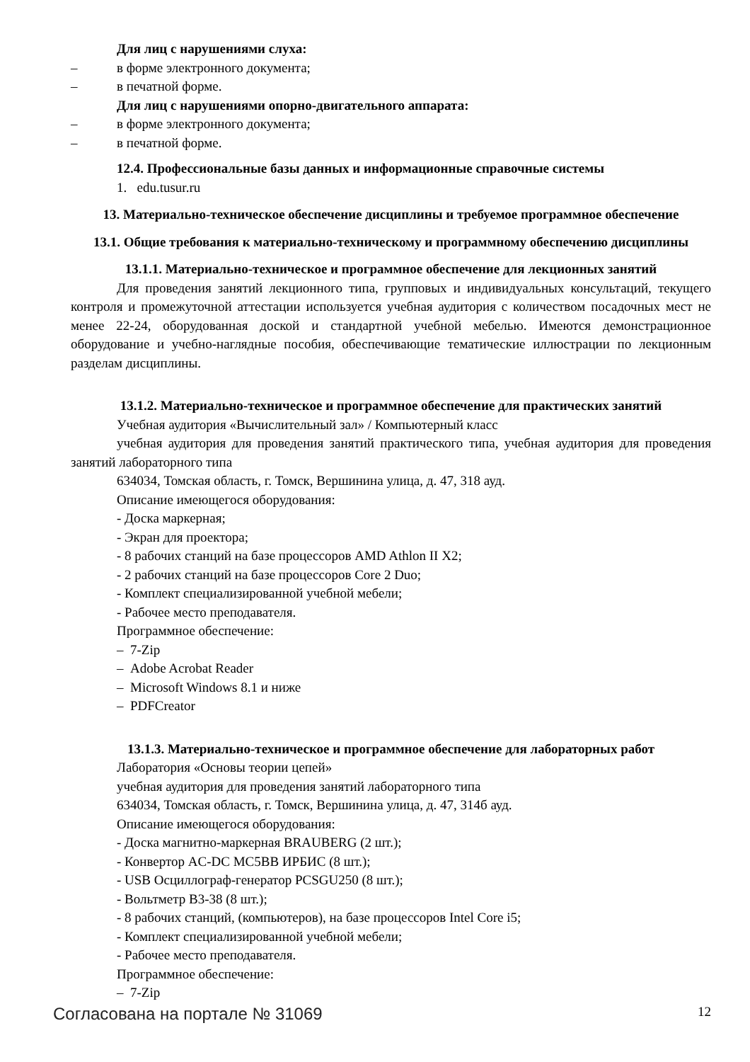Для лиц с нарушениями слуха:
– в форме электронного документа;
– в печатной форме.
Для лиц с нарушениями опорно-двигательного аппарата:
– в форме электронного документа;
– в печатной форме.
12.4. Профессиональные базы данных и информационные справочные системы
1. edu.tusur.ru
13. Материально-техническое обеспечение дисциплины и требуемое программное обеспечение
13.1. Общие требования к материально-техническому и программному обеспечению дисциплины
13.1.1. Материально-техническое и программное обеспечение для лекционных занятий
Для проведения занятий лекционного типа, групповых и индивидуальных консультаций, текущего контроля и промежуточной аттестации используется учебная аудитория с количеством посадочных мест не менее 22-24, оборудованная доской и стандартной учебной мебелью. Имеются демонстрационное оборудование и учебно-наглядные пособия, обеспечивающие тематические иллюстрации по лекционным разделам дисциплины.
13.1.2. Материально-техническое и программное обеспечение для практических занятий
Учебная аудитория «Вычислительный зал» / Компьютерный класс
учебная аудитория для проведения занятий практического типа, учебная аудитория для проведения занятий лабораторного типа
634034, Томская область, г. Томск, Вершинина улица, д. 47, 318 ауд.
Описание имеющегося оборудования:
- Доска маркерная;
- Экран для проектора;
- 8 рабочих станций на базе процессоров AMD Athlon II X2;
- 2 рабочих станций на базе процессоров Core 2 Duo;
- Комплект специализированной учебной мебели;
- Рабочее место преподавателя.
Программное обеспечение:
– 7-Zip
– Adobe Acrobat Reader
– Microsoft Windows 8.1 и ниже
– PDFCreator
13.1.3. Материально-техническое и программное обеспечение для лабораторных работ
Лаборатория «Основы теории цепей»
учебная аудитория для проведения занятий лабораторного типа
634034, Томская область, г. Томск, Вершинина улица, д. 47, 314б ауд.
Описание имеющегося оборудования:
- Доска магнитно-маркерная BRAUBERG (2 шт.);
- Конвертор AC-DC MC5BB ИРБИС (8 шт.);
- USB Осциллограф-генератор PCSGU250 (8 шт.);
- Вольтметр В3-38 (8 шт.);
- 8 рабочих станций, (компьютеров), на базе процессоров Intel Core i5;
- Комплект специализированной учебной мебели;
- Рабочее место преподавателя.
Программное обеспечение:
– 7-Zip
Согласована на портале № 31069 12